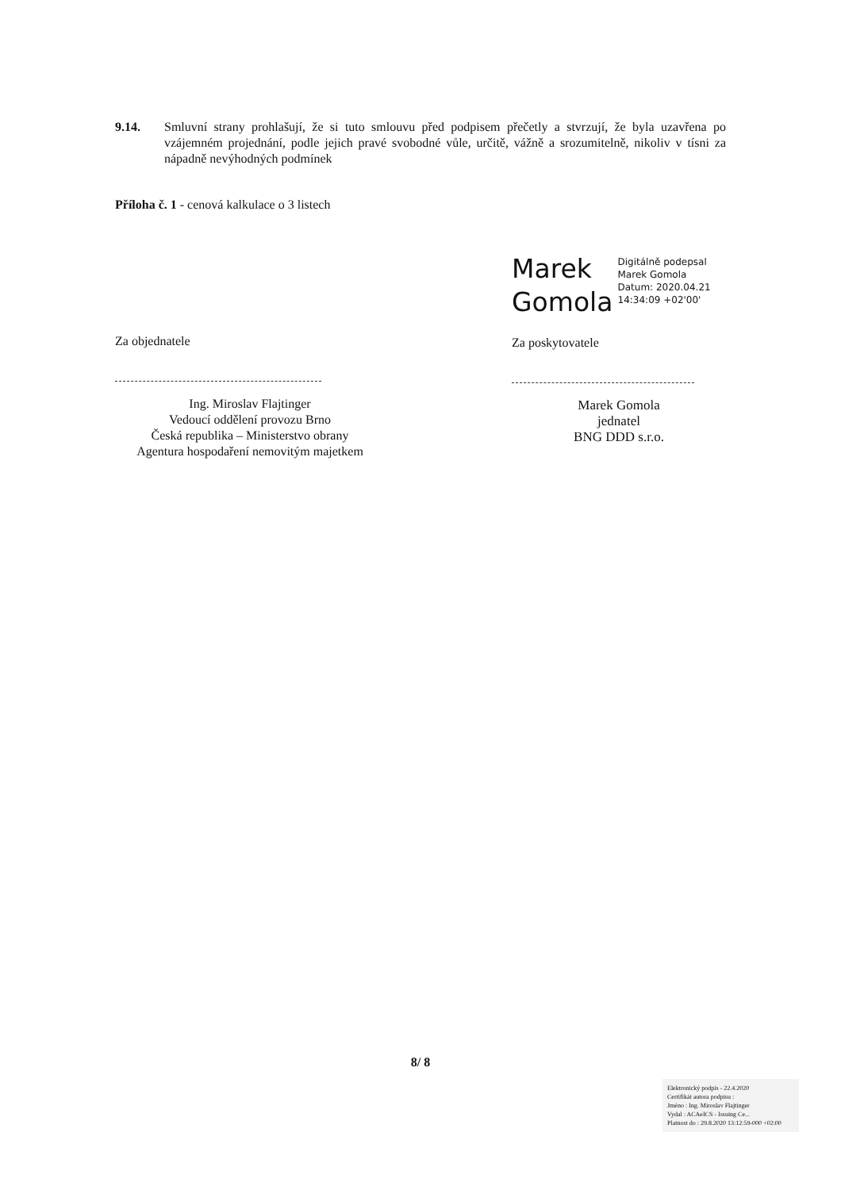9.14. Smluvní strany prohlašují, že si tuto smlouvu před podpisem přečetly a stvrzují, že byla uzavřena po vzájemném projednání, podle jejich pravé svobodné vůle, určitě, vážně a srozumitelně, nikoliv v tísni za nápadně nevýhodných podmínek
Příloha č. 1 - cenová kalkulace o 3 listech
Za objednatele
Ing. Miroslav Flajtinger
Vedoucí oddělení provozu Brno
Česká republika – Ministerstvo obrany
Agentura hospodaření nemovitým majetkem
Marek
Gomola
Digitálně podepsal Marek Gomola
Datum: 2020.04.21 14:34:09 +02'00'
Za poskytovatele
Marek Gomola
jednatel
BNG DDD s.r.o.
8/ 8
Elektronický podpis - 22.4.2020
Certifikát autora podpisu :
Jméno : Ing. Miroslav Flajtinger
Vydal : ACAeICS - Issuing Ce...
Platnost do : 29.8.2020 13:12:59-000 +02:00